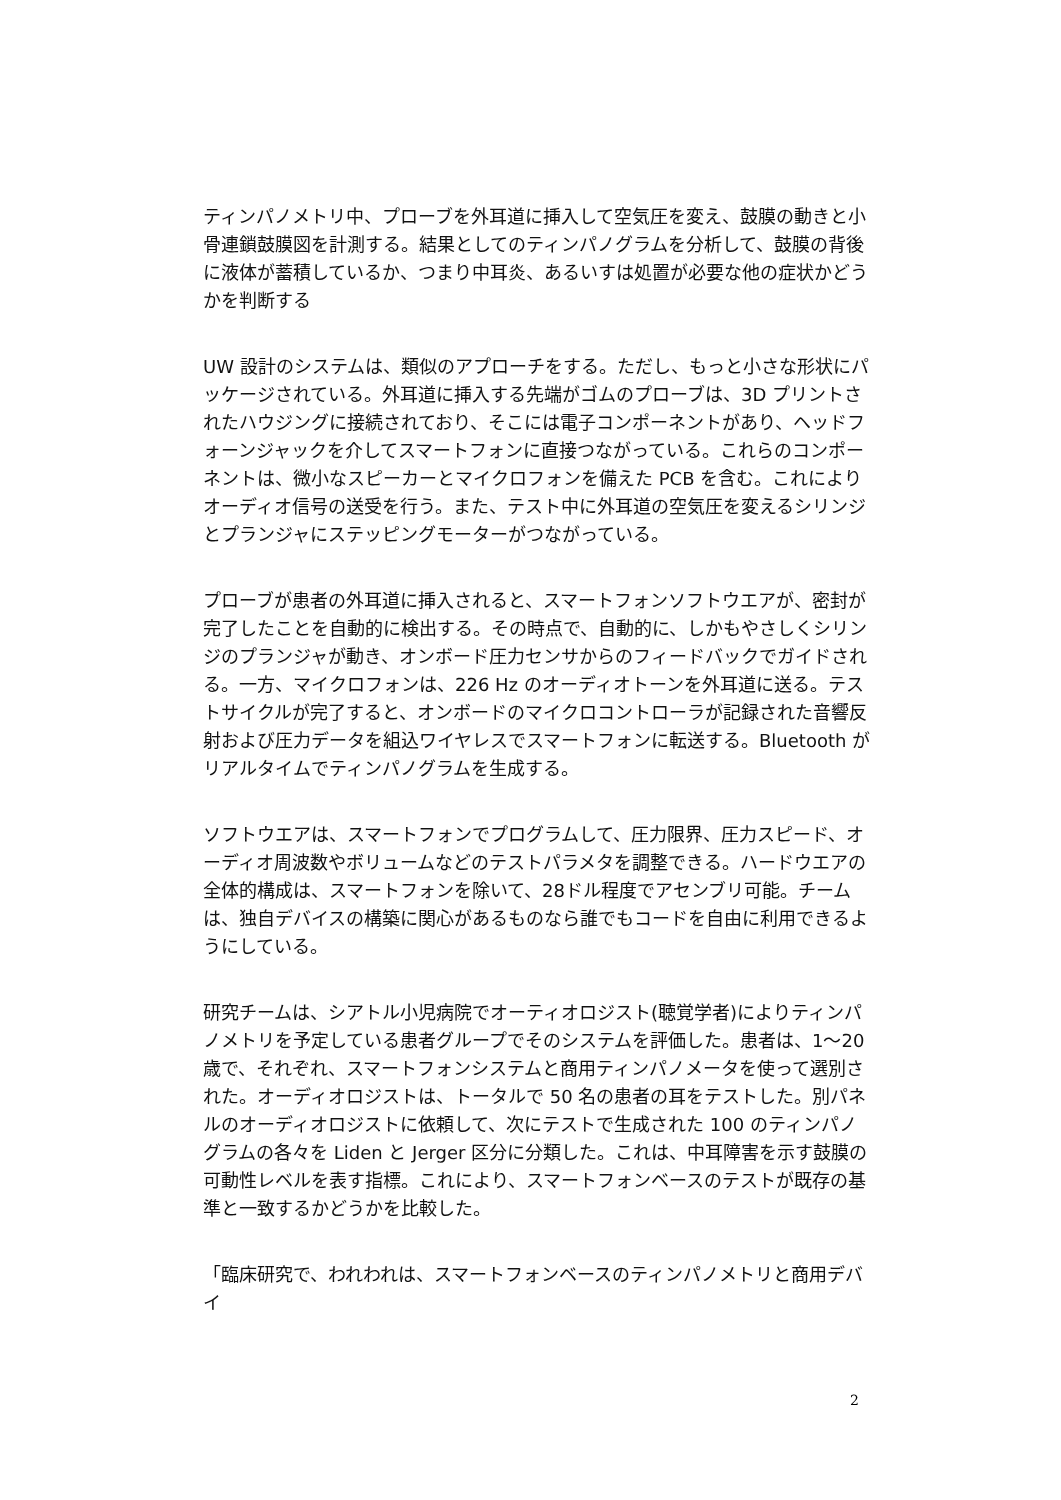ティンパノメトリ中、プローブを外耳道に挿入して空気圧を変え、鼓膜の動きと小骨連鎖鼓膜図を計測する。結果としてのティンパノグラムを分析して、鼓膜の背後に液体が蓄積しているか、つまり中耳炎、あるいすは処置が必要な他の症状かどうかを判断する
UW 設計のシステムは、類似のアプローチをする。ただし、もっと小さな形状にパッケージされている。外耳道に挿入する先端がゴムのプローブは、3D プリントされたハウジングに接続されており、そこには電子コンポーネントがあり、ヘッドフォーンジャックを介してスマートフォンに直接つながっている。これらのコンポーネントは、微小なスピーカーとマイクロフォンを備えた PCB を含む。これによりオーディオ信号の送受を行う。また、テスト中に外耳道の空気圧を変えるシリンジとプランジャにステッピングモーターがつながっている。
プローブが患者の外耳道に挿入されると、スマートフォンソフトウエアが、密封が完了したことを自動的に検出する。その時点で、自動的に、しかもやさしくシリンジのプランジャが動き、オンボード圧力センサからのフィードバックでガイドされる。一方、マイクロフォンは、226 Hz のオーディオトーンを外耳道に送る。テストサイクルが完了すると、オンボードのマイクロコントローラが記録された音響反射および圧力データを組込ワイヤレスでスマートフォンに転送する。Bluetooth がリアルタイムでティンパノグラムを生成する。
ソフトウエアは、スマートフォンでプログラムして、圧力限界、圧力スピード、オーディオ周波数やボリュームなどのテストパラメタを調整できる。ハードウエアの全体的構成は、スマートフォンを除いて、28ドル程度でアセンブリ可能。チームは、独自デバイスの構築に関心があるものなら誰でもコードを自由に利用できるようにしている。
研究チームは、シアトル小児病院でオーティオロジスト(聴覚学者)によりティンパノメトリを予定している患者グループでそのシステムを評価した。患者は、1～20 歳で、それぞれ、スマートフォンシステムと商用ティンパノメータを使って選別された。オーディオロジストは、トータルで 50 名の患者の耳をテストした。別パネルのオーディオロジストに依頼して、次にテストで生成された 100 のティンパノグラムの各々を Liden と Jerger 区分に分類した。これは、中耳障害を示す鼓膜の可動性レベルを表す指標。これにより、スマートフォンベースのテストが既存の基準と一致するかどうかを比較した。
「臨床研究で、われわれは、スマートフォンベースのティンパノメトリと商用デバイ
2